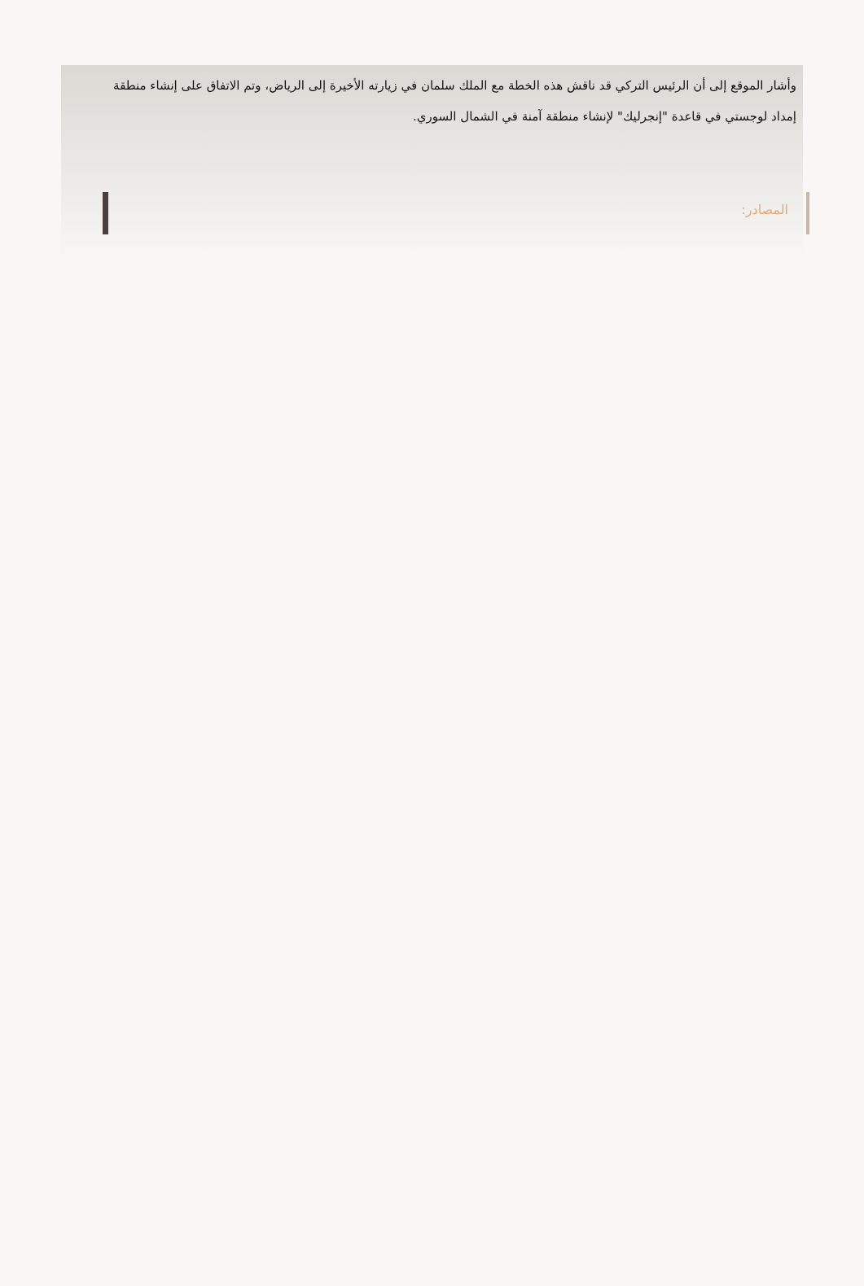وأشار الموقع إلى أن الرئيس التركي قد ناقش هذه الخطة مع الملك سلمان في زيارته الأخيرة إلى الرياض، وتم الاتفاق على إنشاء منطقة إمداد لوجستي في قاعدة "إنجرليك" لإنشاء منطقة آمنة في الشمال السوري.
المصادر: